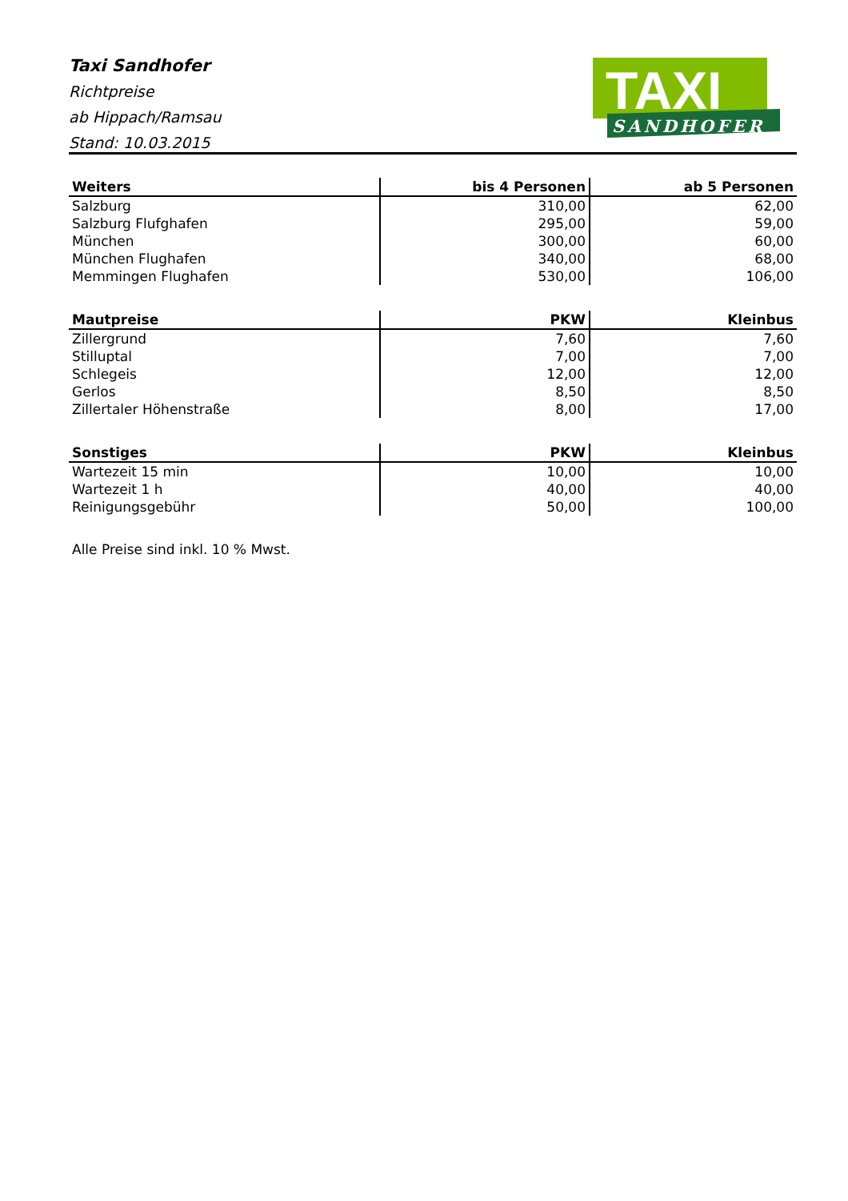Taxi Sandhofer
Richtpreise
ab Hippach/Ramsau
Stand: 10.03.2015
TAXI
SANDHOFER
| Weiters | bis 4 Personen | ab 5 Personen |
| --- | --- | --- |
| Salzburg | 310,00 | 62,00 |
| Salzburg Flufghafen | 295,00 | 59,00 |
| München | 300,00 | 60,00 |
| München Flughafen | 340,00 | 68,00 |
| Memmingen Flughafen | 530,00 | 106,00 |
| Mautpreise | PKW | Kleinbus |
| --- | --- | --- |
| Zillergrund | 7,60 | 7,60 |
| Stilluptal | 7,00 | 7,00 |
| Schlegeis | 12,00 | 12,00 |
| Gerlos | 8,50 | 8,50 |
| Zillertaler Höhenstraße | 8,00 | 17,00 |
| Sonstiges | PKW | Kleinbus |
| --- | --- | --- |
| Wartezeit 15 min | 10,00 | 10,00 |
| Wartezeit 1 h | 40,00 | 40,00 |
| Reinigungsgebühr | 50,00 | 100,00 |
Alle Preise sind inkl. 10 % Mwst.